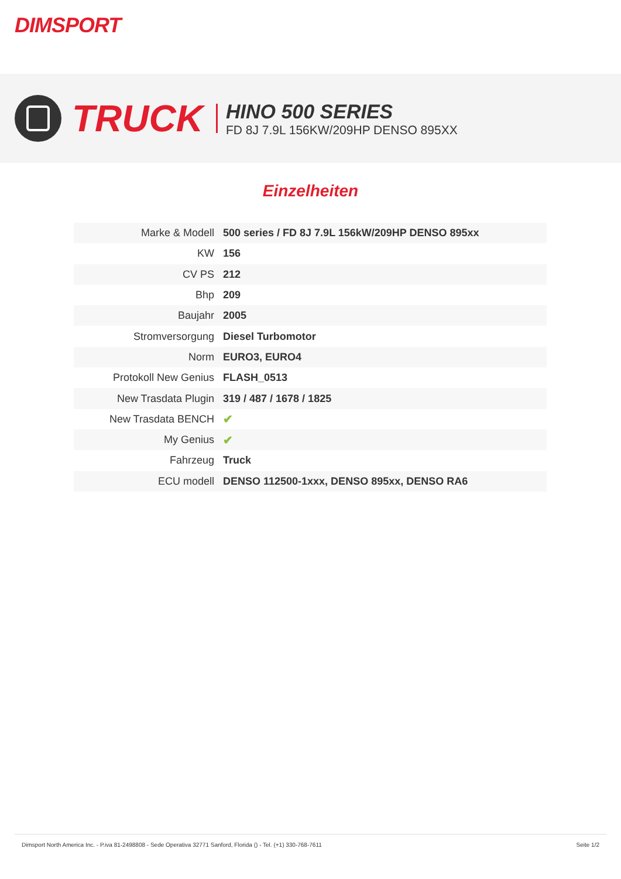DIMSPORT
TRUCK
HINO 500 SERIES
FD 8J 7.9L 156KW/209HP DENSO 895XX
Einzelheiten
| Marke & Modell | 500 series / FD 8J 7.9L 156kW/209HP DENSO 895xx |
| KW | 156 |
| CV PS | 212 |
| Bhp | 209 |
| Baujahr | 2005 |
| Stromversorgung | Diesel Turbomotor |
| Norm | EURO3, EURO4 |
| Protokoll New Genius | FLASH_0513 |
| New Trasdata Plugin | 319 / 487 / 1678 / 1825 |
| New Trasdata BENCH | ✔ |
| My Genius | ✔ |
| Fahrzeug | Truck |
| ECU modell | DENSO 112500-1xxx, DENSO 895xx, DENSO RA6 |
Dimsport North America Inc. - P.iva 81-2498808 - Sede Operativa 32771 Sanford, Florida () - Tel. (+1) 330-768-7611 Seite 1/2